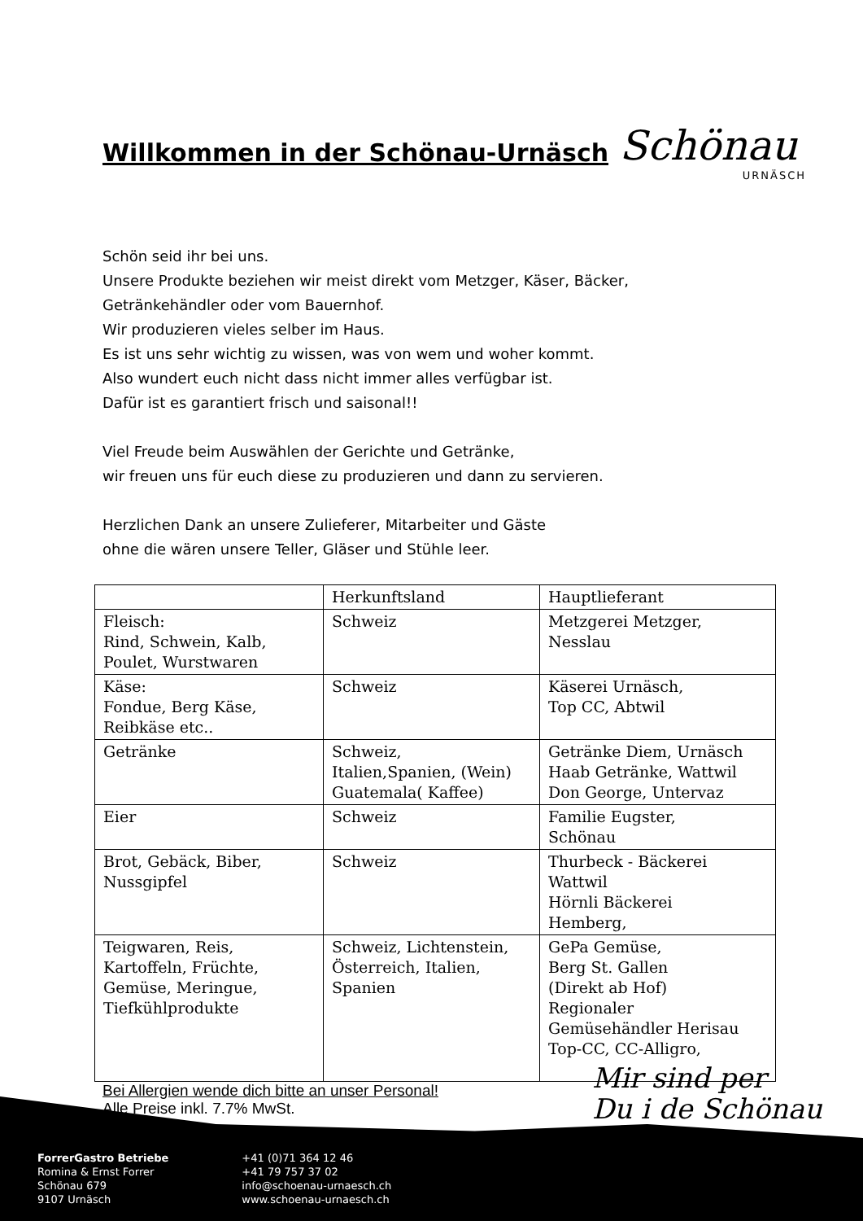Willkommen in der Schönau-Urnäsch
Schönau
URNÄSCH
Schön seid ihr bei uns.
Unsere Produkte beziehen wir meist direkt vom Metzger, Käser, Bäcker,
Getränkehändler oder vom Bauernhof.
Wir produzieren vieles selber im Haus.
Es ist uns sehr wichtig zu wissen, was von wem und woher kommt.
Also wundert euch nicht dass nicht immer alles verfügbar ist.
Dafür ist es garantiert frisch und saisonal!!
Viel Freude beim Auswählen der Gerichte und Getränke,
wir freuen uns für euch diese zu produzieren und dann zu servieren.
Herzlichen Dank an unsere Zulieferer, Mitarbeiter und Gäste
ohne die wären unsere Teller, Gläser und Stühle leer.
| | Herkunftsland | Hauptlieferant |
| Fleisch: Rind, Schwein, Kalb, Poulet, Wurstwaren | Schweiz | Metzgerei Metzger, Nesslau |
| Käse: Fondue, Berg Käse, Reibkäse etc.. | Schweiz | Käserei Urnäsch, Top CC, Abtwil |
| Getränke | Schweiz, Italien,Spanien, (Wein) Guatemala( Kaffee) | Getränke Diem, Urnäsch Haab Getränke, Wattwil Don George, Untervaz |
| Eier | Schweiz | Familie Eugster, Schönau |
| Brot, Gebäck, Biber, Nussgipfel | Schweiz | Thurbeck - Bäckerei Wattwil Hörnli Bäckerei Hemberg, |
| Teigwaren, Reis, Kartoffeln, Früchte, Gemüse, Meringue, Tiefkühlprodukte | Schweiz, Lichtenstein, Österreich, Italien, Spanien | GePa Gemüse, Berg St. Gallen (Direkt ab Hof) Regionaler Gemüsehändler Herisau Top-CC, CC-Alligro, |
Bei Allergien wende dich bitte an unser Personal!
Alle Preise inkl. 7.7% MwSt.
Mir sind per
Du i de Schönau
ForrerGastro Betriebe
Romina & Ernst Forrer
Schönau 679
9107 Urnäsch
+41 (0)71 364 12 46
+41 79 757 37 02
info@schoenau-urnaesch.ch
www.schoenau-urnaesch.ch